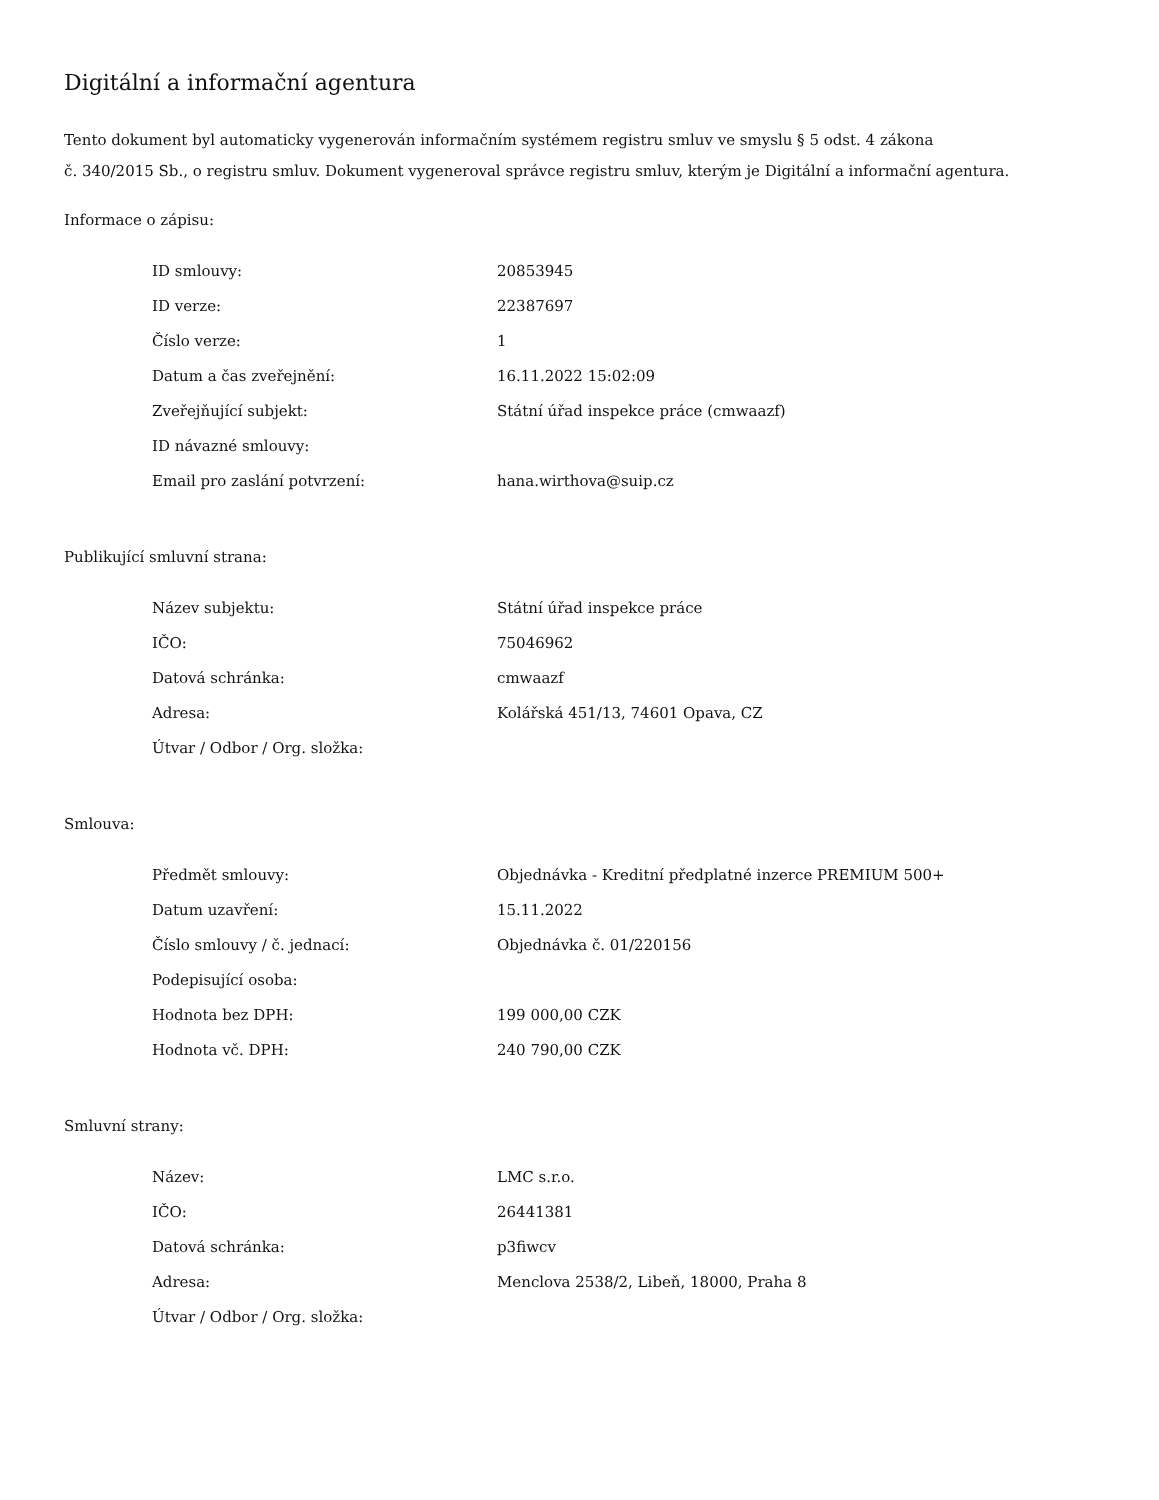Digitální a informační agentura
Tento dokument byl automaticky vygenerován informačním systémem registru smluv ve smyslu § 5 odst. 4 zákona
č. 340/2015 Sb., o registru smluv. Dokument vygeneroval správce registru smluv, kterým je Digitální a informační agentura.
Informace o zápisu:
| ID smlouvy: | 20853945 |
| ID verze: | 22387697 |
| Číslo verze: | 1 |
| Datum a čas zveřejnění: | 16.11.2022 15:02:09 |
| Zveřejňující subjekt: | Státní úřad inspekce práce (cmwaazf) |
| ID návazné smlouvy: | |
| Email pro zaslání potvrzení: | hana.wirthova@suip.cz |
Publikující smluvní strana:
| Název subjektu: | Státní úřad inspekce práce |
| IČO: | 75046962 |
| Datová schránka: | cmwaazf |
| Adresa: | Kolářská 451/13, 74601 Opava, CZ |
| Útvar / Odbor / Org. složka: | |
Smlouva:
| Předmět smlouvy: | Objednávka - Kreditní předplatné inzerce PREMIUM 500+ |
| Datum uzavření: | 15.11.2022 |
| Číslo smlouvy / č. jednací: | Objednávka č. 01/220156 |
| Podepisující osoba: | |
| Hodnota bez DPH: | 199 000,00 CZK |
| Hodnota vč. DPH: | 240 790,00 CZK |
Smluvní strany:
| Název: | LMC s.r.o. |
| IČO: | 26441381 |
| Datová schránka: | p3fiwcv |
| Adresa: | Menclova 2538/2, Libeň, 18000, Praha 8 |
| Útvar / Odbor / Org. složka: | |